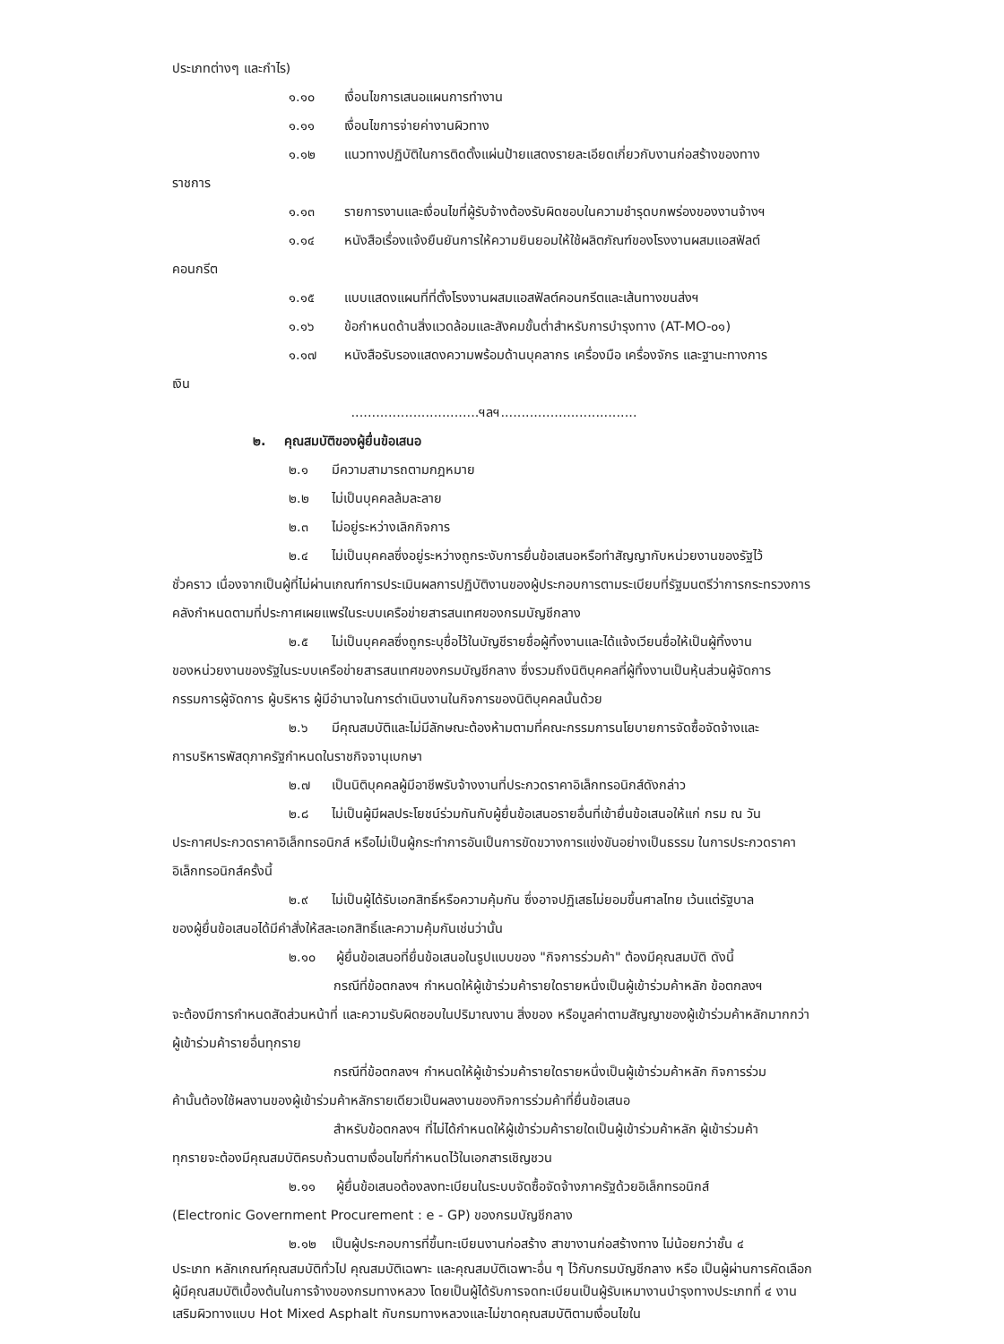ประเภทต่างๆ และกำไร)
๑.๑๐ เงื่อนไขการเสนอแผนการทำงาน
๑.๑๑ เงื่อนไขการจ่ายค่างานผิวทาง
๑.๑๒ แนวทางปฏิบัติในการติดตั้งแผ่นป้ายแสดงรายละเอียดเกี่ยวกับงานก่อสร้างของทาง
ราชการ
๑.๑๓ รายการงานและเงื่อนไขที่ผู้รับจ้างต้องรับผิดชอบในความชำรุดบกพร่องของงานจ้างฯ
๑.๑๔ หนังสือเรื่องแจ้งยืนยันการให้ความยินยอมให้ใช้ผลิตภัณฑ์ของโรงงานผสมแอสฟัลต์
คอนกรีต
๑.๑๕ แบบแสดงแผนที่ที่ตั้งโรงงานผสมแอสฟัลต์คอนกรีตและเส้นทางขนส่งฯ
๑.๑๖ ข้อกำหนดด้านสิ่งแวดล้อมและสังคมขั้นต่ำสำหรับการบำรุงทาง (AT-MO-๐๑)
๑.๑๗ หนังสือรับรองแสดงความพร้อมด้านบุคลากร เครื่องมือ เครื่องจักร และฐานะทางการ
เงิน
...............................ฯลฯ.................................
๒. คุณสมบัติของผู้ยื่นข้อเสนอ
๒.๑ มีความสามารถตามกฎหมาย
๒.๒ ไม่เป็นบุคคลล้มละลาย
๒.๓ ไม่อยู่ระหว่างเลิกกิจการ
๒.๔ ไม่เป็นบุคคลซึ่งอยู่ระหว่างถูกระงับการยื่นข้อเสนอหรือทำสัญญากับหน่วยงานของรัฐไว้
ชั่วคราว เนื่องจากเป็นผู้ที่ไม่ผ่านเกณฑ์การประเมินผลการปฏิบัติงานของผู้ประกอบการตามระเบียบที่รัฐมนตรีว่าการกระทรวงการคลังกำหนดตามที่ประกาศเผยแพร่ในระบบเครือข่ายสารสนเทศของกรมบัญชีกลาง
๒.๕ ไม่เป็นบุคคลซึ่งถูกระบุชื่อไว้ในบัญชีรายชื่อผู้ทิ้งงานและได้แจ้งเวียนชื่อให้เป็นผู้ทิ้งงาน
ของหน่วยงานของรัฐในระบบเครือข่ายสารสนเทศของกรมบัญชีกลาง ซึ่งรวมถึงนิติบุคคลที่ผู้ทิ้งงานเป็นหุ้นส่วนผู้จัดการ กรรมการผู้จัดการ ผู้บริหาร ผู้มีอำนาจในการดำเนินงานในกิจการของนิติบุคคลนั้นด้วย
๒.๖ มีคุณสมบัติและไม่มีลักษณะต้องห้ามตามที่คณะกรรมการนโยบายการจัดซื้อจัดจ้างและ
การบริหารพัสดุภาครัฐกำหนดในราชกิจจานุเบกษา
๒.๗ เป็นนิติบุคคลผู้มีอาชีพรับจ้างงานที่ประกวดราคาอิเล็กทรอนิกส์ดังกล่าว
๒.๘ ไม่เป็นผู้มีผลประโยชน์ร่วมกันกับผู้ยื่นข้อเสนอรายอื่นที่เข้ายื่นข้อเสนอให้แก่ กรม ณ วัน
ประกาศประกวดราคาอิเล็กทรอนิกส์ หรือไม่เป็นผู้กระทำการอันเป็นการขัดขวางการแข่งขันอย่างเป็นธรรม ในการประกวดราคาอิเล็กทรอนิกส์ครั้งนี้
๒.๙ ไม่เป็นผู้ได้รับเอกสิทธิ์หรือความคุ้มกัน ซึ่งอาจปฏิเสธไม่ยอมขึ้นศาลไทย เว้นแต่รัฐบาล
ของผู้ยื่นข้อเสนอได้มีคำสั่งให้สละเอกสิทธิ์และความคุ้มกันเช่นว่านั้น
๒.๑๐ ผู้ยื่นข้อเสนอที่ยื่นข้อเสนอในรูปแบบของ "กิจการร่วมค้า" ต้องมีคุณสมบัติ ดังนี้
กรณีที่ข้อตกลงฯ กำหนดให้ผู้เข้าร่วมค้ารายใดรายหนึ่งเป็นผู้เข้าร่วมค้าหลัก ข้อตกลงฯ
จะต้องมีการกำหนดสัดส่วนหน้าที่ และความรับผิดชอบในปริมาณงาน สิ่งของ หรือมูลค่าตามสัญญาของผู้เข้าร่วมค้าหลักมากกว่าผู้เข้าร่วมค้ารายอื่นทุกราย
กรณีที่ข้อตกลงฯ กำหนดให้ผู้เข้าร่วมค้ารายใดรายหนึ่งเป็นผู้เข้าร่วมค้าหลัก กิจการร่วม
ค้านั้นต้องใช้ผลงานของผู้เข้าร่วมค้าหลักรายเดียวเป็นผลงานของกิจการร่วมค้าที่ยื่นข้อเสนอ
สำหรับข้อตกลงฯ ที่ไม่ได้กำหนดให้ผู้เข้าร่วมค้ารายใดเป็นผู้เข้าร่วมค้าหลัก ผู้เข้าร่วมค้า
ทุกรายจะต้องมีคุณสมบัติครบถ้วนตามเงื่อนไขที่กำหนดไว้ในเอกสารเชิญชวน
๒.๑๑ ผู้ยื่นข้อเสนอต้องลงทะเบียนในระบบจัดซื้อจัดจ้างภาครัฐด้วยอิเล็กทรอนิกส์
(Electronic Government Procurement : e - GP) ของกรมบัญชีกลาง
๒.๑๒ เป็นผู้ประกอบการที่ขึ้นทะเบียนงานก่อสร้าง สาขางานก่อสร้างทาง ไม่น้อยกว่าชั้น ๔
ประเภท หลักเกณฑ์คุณสมบัติทั่วไป คุณสมบัติเฉพาะ และคุณสมบัติเฉพาะอื่น ๆ ไว้กับกรมบัญชีกลาง หรือ เป็นผู้ผ่านการคัดเลือกผู้มีคุณสมบัติเบื้องต้นในการจ้างของกรมทางหลวง โดยเป็นผู้ได้รับการจดทะเบียนเป็นผู้รับเหมางานบำรุงทางประเภทที่ ๔ งานเสริมผิวทางแบบ Hot Mixed Asphalt กับกรมทางหลวงและไม่ขาดคุณสมบัติตามเงื่อนไขใน